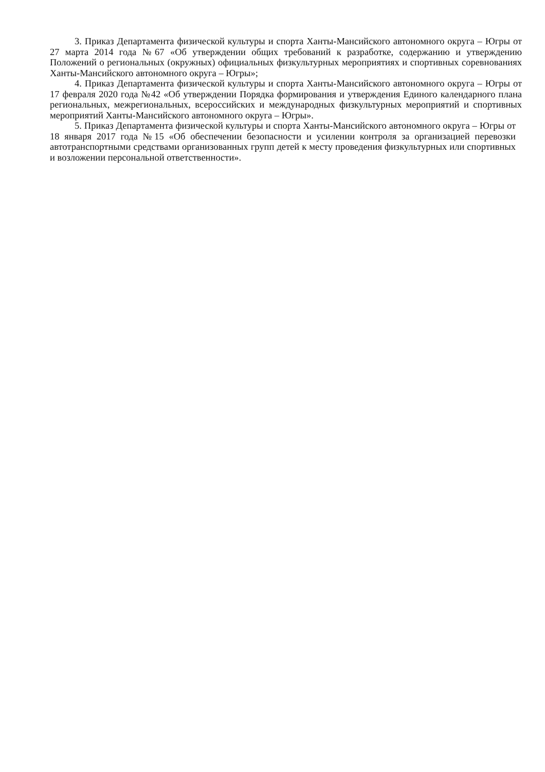3. Приказ Департамента физической культуры и спорта Ханты-Мансийского автономного округа – Югры от 27 марта 2014 года №67 «Об утверждении общих требований к разработке, содержанию и утверждению Положений о региональных (окружных) официальных физкультурных мероприятиях и спортивных соревнованиях Ханты-Мансийского автономного округа – Югры»;
4. Приказ Департамента физической культуры и спорта Ханты-Мансийского автономного округа – Югры от 17 февраля 2020 года №42 «Об утверждении Порядка формирования и утверждения Единого календарного плана региональных, межрегиональных, всероссийских и международных физкультурных мероприятий и спортивных мероприятий Ханты-Мансийского автономного округа – Югры».
5. Приказ Департамента физической культуры и спорта Ханты-Мансийского автономного округа – Югры от 18 января 2017 года №15 «Об обеспечении безопасности и усилении контроля за организацией перевозки автотранспортными средствами организованных групп детей к месту проведения физкультурных или спортивных и возложении персональной ответственности».